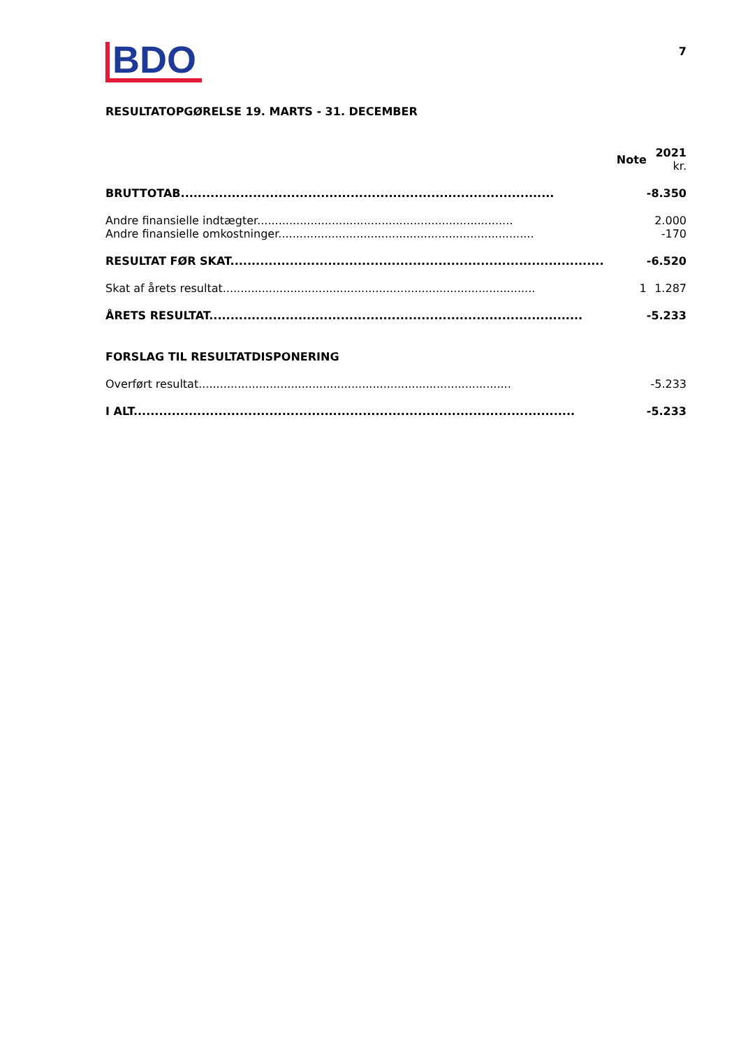BDO
7
RESULTATOPGØRELSE 19. MARTS - 31. DECEMBER
| | Note | 2021 kr. |
| --- | --- | --- |
| BRUTTOTAB........................................................................................ | | -8.350 |
| Andre finansielle indtægter........................................................................ | | 2.000 |
| Andre finansielle omkostninger........................................................................ | | -170 |
| RESULTAT FØR SKAT........................................................................................ | | -6.520 |
| Skat af årets resultat........................................................................................ | 1 | 1.287 |
| ÅRETS RESULTAT........................................................................................ | | -5.233 |
| FORSLAG TIL RESULTATDISPONERING | | |
| Overført resultat........................................................................................ | | -5.233 |
| I ALT........................................................................................................ | | -5.233 |